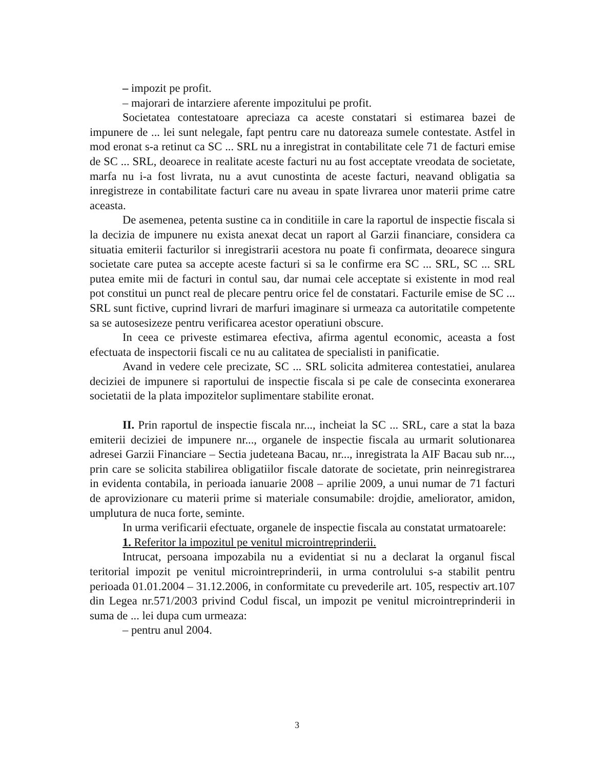– impozit pe profit.
– majorari de intarziere aferente impozitului pe profit.
Societatea contestatoare apreciaza ca aceste constatari si estimarea bazei de impunere de ... lei sunt nelegale, fapt pentru care nu datoreaza sumele contestate. Astfel in mod eronat s-a retinut ca SC ... SRL nu a inregistrat in contabilitate cele 71 de facturi emise de SC ... SRL, deoarece in realitate aceste facturi nu au fost acceptate vreodata de societate, marfa nu i-a fost livrata, nu a avut cunostinta de aceste facturi, neavand obligatia sa inregistreze in contabilitate facturi care nu aveau in spate livrarea unor materii prime catre aceasta.
De asemenea, petenta sustine ca in conditiile in care la raportul de inspectie fiscala si la decizia de impunere nu exista anexat decat un raport al Garzii financiare, considera ca situatia emiterii facturilor si inregistrarii acestora nu poate fi confirmata, deoarece singura societate care putea sa accepte aceste facturi si sa le confirme era SC ... SRL, SC ... SRL putea emite mii de facturi in contul sau, dar numai cele acceptate si existente in mod real pot constitui un punct real de plecare pentru orice fel de constatari. Facturile emise de SC ... SRL sunt fictive, cuprind livrari de marfuri imaginare si urmeaza ca autoritatile competente sa se autosesizeze pentru verificarea acestor operatiuni obscure.
In ceea ce priveste estimarea efectiva, afirma agentul economic, aceasta a fost efectuata de inspectorii fiscali ce nu au calitatea de specialisti in panificatie.
Avand in vedere cele precizate, SC ... SRL solicita admiterea contestatiei, anularea deciziei de impunere si raportului de inspectie fiscala si pe cale de consecinta exonerarea societatii de la plata impozitelor suplimentare stabilite eronat.
II. Prin raportul de inspectie fiscala nr..., incheiat la SC ... SRL, care a stat la baza emiterii deciziei de impunere nr..., organele de inspectie fiscala au urmarit solutionarea adresei Garzii Financiare – Sectia judeteana Bacau, nr..., inregistrata la AIF Bacau sub nr..., prin care se solicita stabilirea obligatiilor fiscale datorate de societate, prin neinregistrarea in evidenta contabila, in perioada ianuarie 2008 – aprilie 2009, a unui numar de 71 facturi de aprovizionare cu materii prime si materiale consumabile: drojdie, ameliorator, amidon, umplutura de nuca forte, seminte.
In urma verificarii efectuate, organele de inspectie fiscala au constatat urmatoarele:
1. Referitor la impozitul pe venitul microintreprinderii.
Intrucat, persoana impozabila nu a evidentiat si nu a declarat la organul fiscal teritorial impozit pe venitul microintreprinderii, in urma controlului s-a stabilit pentru perioada 01.01.2004 – 31.12.2006, in conformitate cu prevederile art. 105, respectiv art.107 din Legea nr.571/2003 privind Codul fiscal, un impozit pe venitul microintreprinderii in suma de ... lei dupa cum urmeaza:
– pentru anul 2004.
3